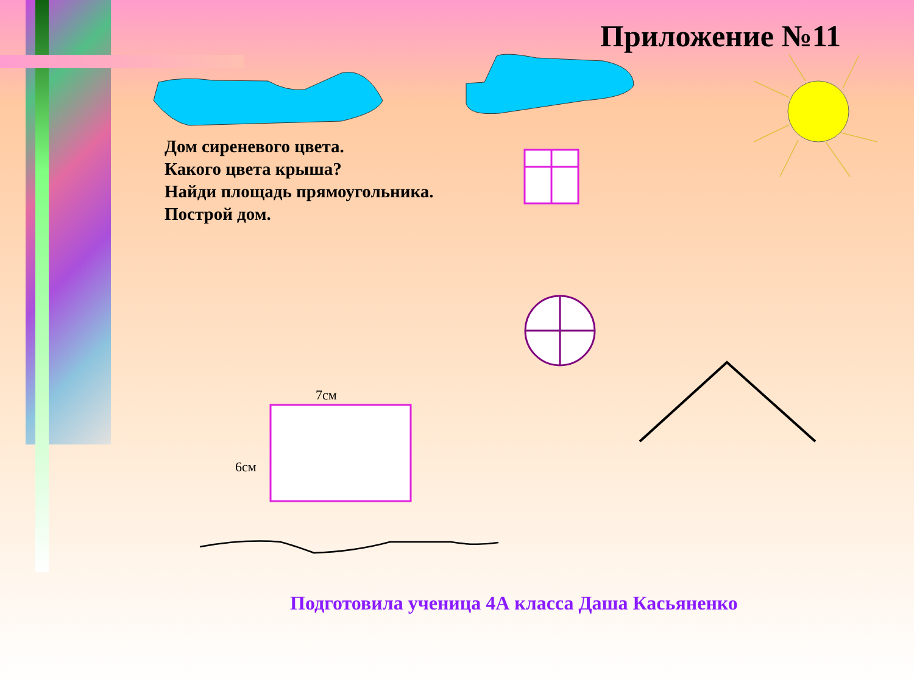Приложение №11
Дом сиреневого цвета.
Какого цвета крыша?
Найди площадь прямоугольника.
Построй дом.
7см
6см
Подготовила ученица 4А класса Даша Касьяненко